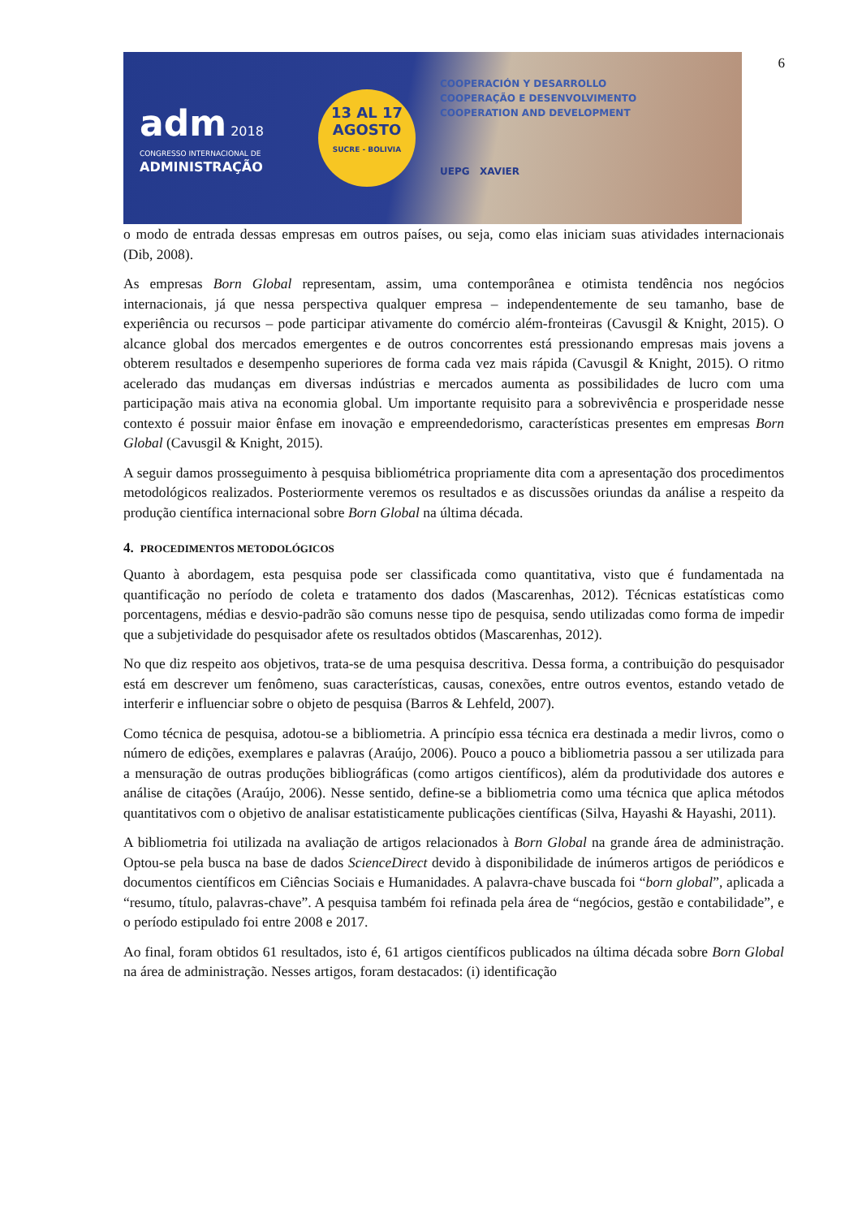6
adm 2018
CONGRESSO INTERNACIONAL DE
ADMINISTRAÇÃO
13 AL 17
AGOSTO
SUCRE - BOLIVIA
COOPERACIÓN Y DESARROLLO
COOPERAÇÃO E DESENVOLVIMENTO
COOPERATION AND DEVELOPMENT
UEPG XAVIER
o modo de entrada dessas empresas em outros países, ou seja, como elas iniciam suas atividades internacionais (Dib, 2008).
As empresas Born Global representam, assim, uma contemporânea e otimista tendência nos negócios internacionais, já que nessa perspectiva qualquer empresa – independentemente de seu tamanho, base de experiência ou recursos – pode participar ativamente do comércio além-fronteiras (Cavusgil & Knight, 2015). O alcance global dos mercados emergentes e de outros concorrentes está pressionando empresas mais jovens a obterem resultados e desempenho superiores de forma cada vez mais rápida (Cavusgil & Knight, 2015). O ritmo acelerado das mudanças em diversas indústrias e mercados aumenta as possibilidades de lucro com uma participação mais ativa na economia global. Um importante requisito para a sobrevivência e prosperidade nesse contexto é possuir maior ênfase em inovação e empreendedorismo, características presentes em empresas Born Global (Cavusgil & Knight, 2015).
A seguir damos prosseguimento à pesquisa bibliométrica propriamente dita com a apresentação dos procedimentos metodológicos realizados. Posteriormente veremos os resultados e as discussões oriundas da análise a respeito da produção científica internacional sobre Born Global na última década.
4. PROCEDIMENTOS METODOLÓGICOS
Quanto à abordagem, esta pesquisa pode ser classificada como quantitativa, visto que é fundamentada na quantificação no período de coleta e tratamento dos dados (Mascarenhas, 2012). Técnicas estatísticas como porcentagens, médias e desvio-padrão são comuns nesse tipo de pesquisa, sendo utilizadas como forma de impedir que a subjetividade do pesquisador afete os resultados obtidos (Mascarenhas, 2012).
No que diz respeito aos objetivos, trata-se de uma pesquisa descritiva. Dessa forma, a contribuição do pesquisador está em descrever um fenômeno, suas características, causas, conexões, entre outros eventos, estando vetado de interferir e influenciar sobre o objeto de pesquisa (Barros & Lehfeld, 2007).
Como técnica de pesquisa, adotou-se a bibliometria. A princípio essa técnica era destinada a medir livros, como o número de edições, exemplares e palavras (Araújo, 2006). Pouco a pouco a bibliometria passou a ser utilizada para a mensuração de outras produções bibliográficas (como artigos científicos), além da produtividade dos autores e análise de citações (Araújo, 2006). Nesse sentido, define-se a bibliometria como uma técnica que aplica métodos quantitativos com o objetivo de analisar estatisticamente publicações científicas (Silva, Hayashi & Hayashi, 2011).
A bibliometria foi utilizada na avaliação de artigos relacionados à Born Global na grande área de administração. Optou-se pela busca na base de dados ScienceDirect devido à disponibilidade de inúmeros artigos de periódicos e documentos científicos em Ciências Sociais e Humanidades. A palavra-chave buscada foi “born global”, aplicada a “resumo, título, palavras-chave”. A pesquisa também foi refinada pela área de “negócios, gestão e contabilidade”, e o período estipulado foi entre 2008 e 2017.
Ao final, foram obtidos 61 resultados, isto é, 61 artigos científicos publicados na última década sobre Born Global na área de administração. Nesses artigos, foram destacados: (i) identificação